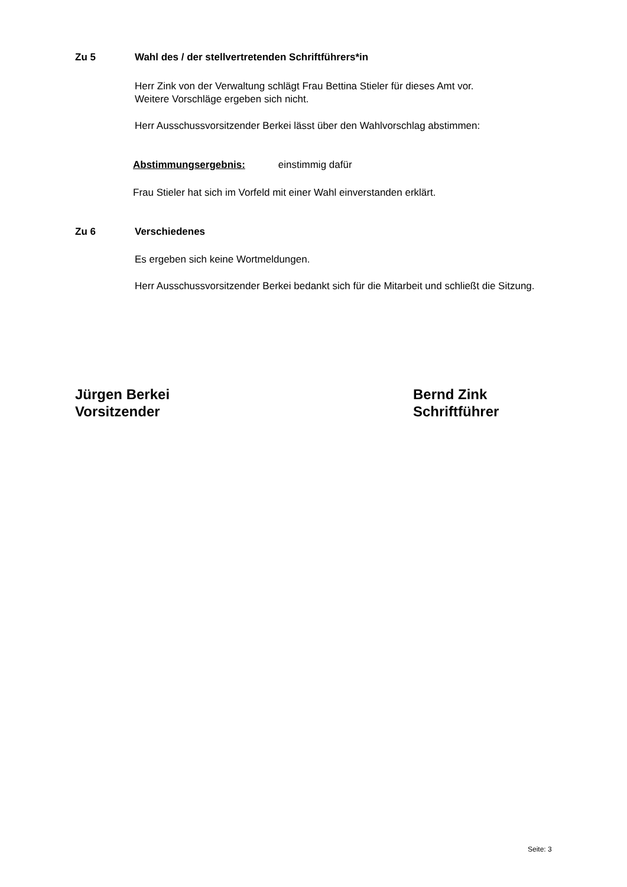Zu 5 Wahl des / der stellvertretenden Schriftführers*in
Herr Zink von der Verwaltung schlägt Frau Bettina Stieler für dieses Amt vor.
Weitere Vorschläge ergeben sich nicht.
Herr Ausschussvorsitzender Berkei lässt über den Wahlvorschlag abstimmen:
Abstimmungsergebnis: einstimmig dafür
Frau Stieler hat sich im Vorfeld mit einer Wahl einverstanden erklärt.
Zu 6 Verschiedenes
Es ergeben sich keine Wortmeldungen.
Herr Ausschussvorsitzender Berkei bedankt sich für die Mitarbeit und schließt die Sitzung.
Jürgen Berkei
Vorsitzender
Bernd Zink
Schriftführer
Seite: 3